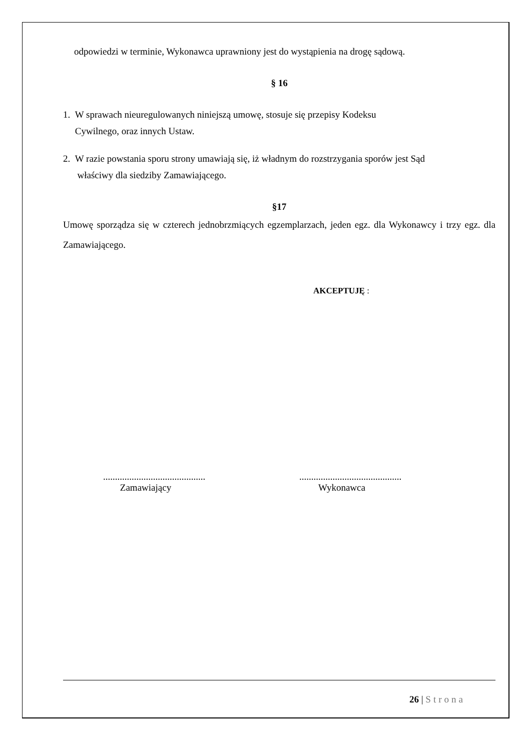odpowiedzi w terminie, Wykonawca uprawniony jest do wystąpienia na drogę sądową.
§ 16
1. W sprawach nieuregulowanych niniejszą umowę, stosuje się przepisy Kodeksu
Cywilnego, oraz innych Ustaw.
2. W razie powstania sporu strony umawiają się, iż władnym do rozstrzygania sporów jest Sąd
właściwy dla siedziby Zamawiającego.
§17
Umowę sporządza się w czterech jednobrzmiących egzemplarzach, jeden egz. dla Wykonawcy i trzy egz. dla Zamawiającego.
AKCEPTUJĘ :
...........................................
Zamawiający
...........................................
Wykonawca
26 | Strona